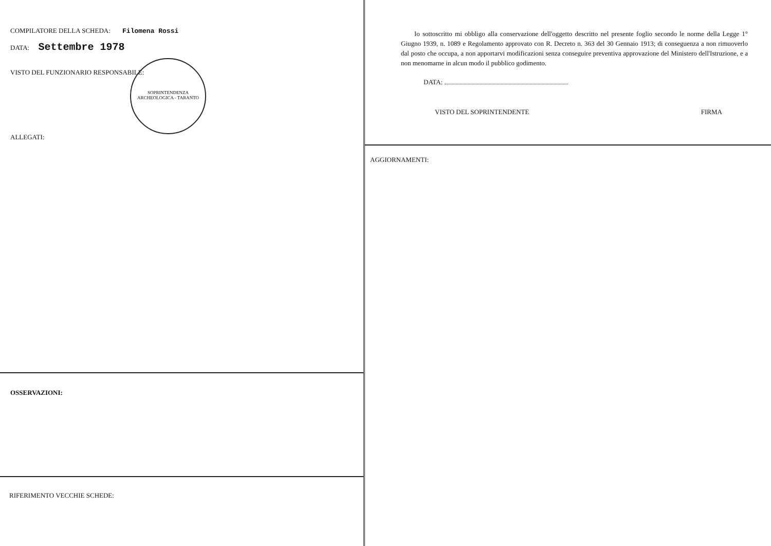COMPILATORE DELLA SCHEDA: Filomena Rossi
DATA: Settembre 1978
VISTO DEL FUNZIONARIO RESPONSABILE:
ALLEGATI:
SOPRINTENDENZA ARCHEOLOGICA - TARANTO
OSSERVAZIONI:
RIFERIMENTO VECCHIE SCHEDE:
Io sottoscritto mi obbligo alla conservazione dell'oggetto descritto nel presente foglio secondo le norme della Legge 1° Giugno 1939, n. 1089 e Regolamento approvato con R. Decreto n. 363 del 30 Gennaio 1913; di conseguenza a non rimuoverlo dal posto che occupa, a non apportarvi modificazioni senza conseguire preventiva approvazione del Ministero dell'Istruzione, e a non menomarne in alcun modo il pubblico godimento.
DATA:
VISTO DEL SOPRINTENDENTE FIRMA
AGGIORNAMENTI: